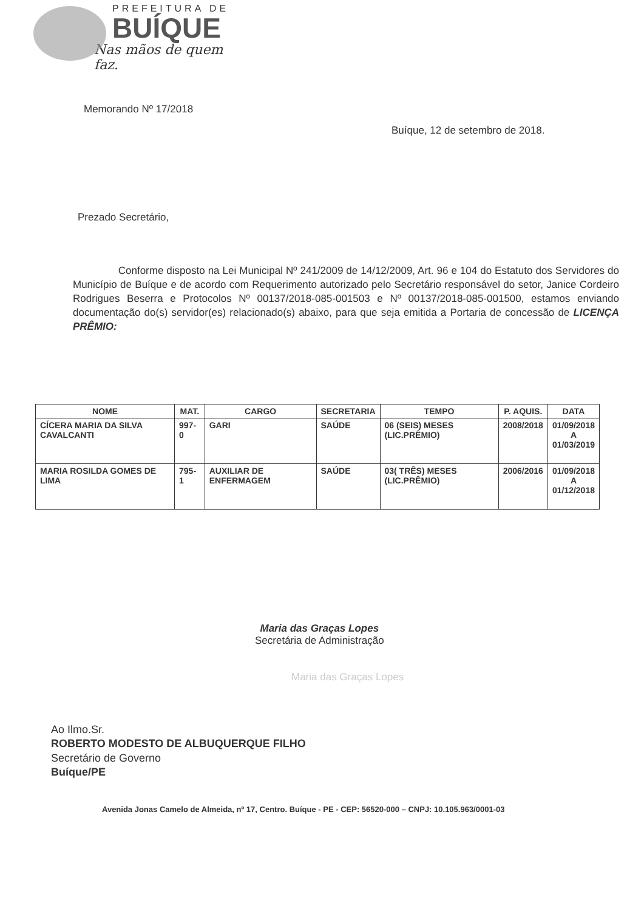PREFEITURA DE
BUÍQUE
Nas mãos de quem faz.
Memorando Nº 17/2018
Buíque, 12 de setembro de 2018.
Prezado Secretário,
Conforme disposto na Lei Municipal Nº 241/2009 de 14/12/2009, Art. 96 e 104 do Estatuto dos Servidores do Município de Buíque e de acordo com Requerimento autorizado pelo Secretário responsável do setor, Janice Cordeiro Rodrigues Beserra e Protocolos Nº 00137/2018-085-001503 e Nº 00137/2018-085-001500, estamos enviando documentação do(s) servidor(es) relacionado(s) abaixo, para que seja emitida a Portaria de concessão de LICENÇA PRÊMIO:
| NOME | MAT. | CARGO | SECRETARIA | TEMPO | P. AQUIS. | DATA |
| --- | --- | --- | --- | --- | --- | --- |
| CÍCERA MARIA DA SILVA CAVALCANTI | 997-0 | GARI | SAÚDE | 06 (SEIS) MESES (LIC.PRÊMIO) | 2008/2018 | 01/09/2018 A 01/03/2019 |
| MARIA ROSILDA GOMES DE LIMA | 795-1 | AUXILIAR DE ENFERMAGEM | SAÚDE | 03( TRÊS) MESES (LIC.PRÊMIO) | 2006/2016 | 01/09/2018 A 01/12/2018 |
Maria das Graças Lopes
Secretária de Administração
Maria das Graças Lopes
Ao Ilmo.Sr.
ROBERTO MODESTO DE ALBUQUERQUE FILHO
Secretário de Governo
Buíque/PE
Avenida Jonas Camelo de Almeida, nº 17, Centro. Buíque - PE - CEP: 56520-000 – CNPJ: 10.105.963/0001-03